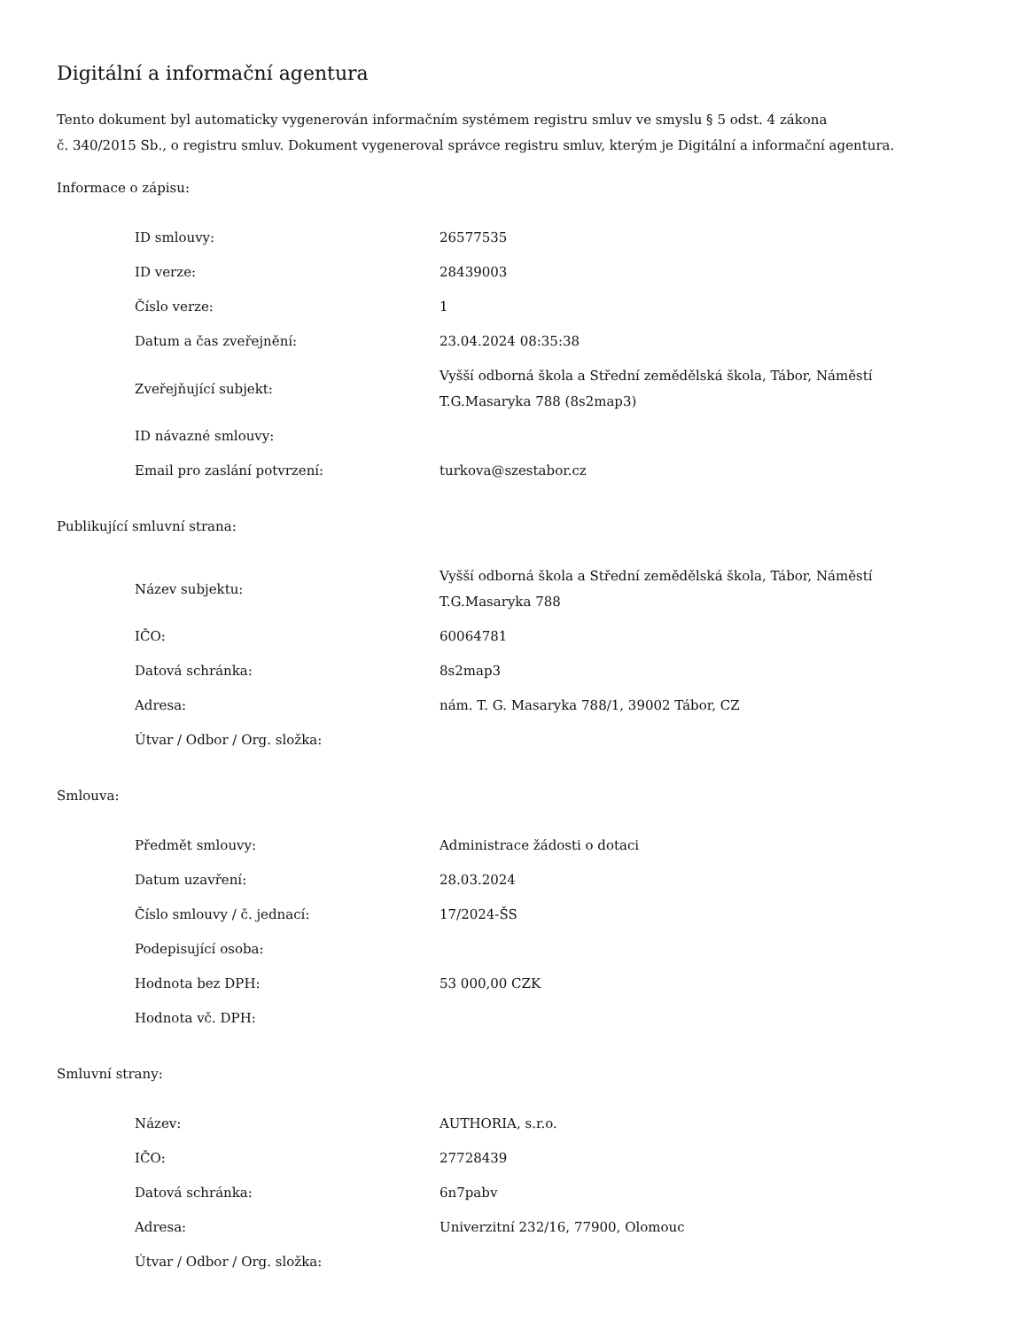Digitální a informační agentura
Tento dokument byl automaticky vygenerován informačním systémem registru smluv ve smyslu § 5 odst. 4 zákona
č. 340/2015 Sb., o registru smluv. Dokument vygeneroval správce registru smluv, kterým je Digitální a informační agentura.
Informace o zápisu:
| ID smlouvy: | 26577535 |
| ID verze: | 28439003 |
| Číslo verze: | 1 |
| Datum a čas zveřejnění: | 23.04.2024 08:35:38 |
| Zveřejňující subjekt: | Vyšší odborná škola a Střední zemědělská škola, Tábor, Náměstí T.G.Masaryka 788 (8s2map3) |
| ID návazné smlouvy: | |
| Email pro zaslání potvrzení: | turkova@szestabor.cz |
Publikující smluvní strana:
| Název subjektu: | Vyšší odborná škola a Střední zemědělská škola, Tábor, Náměstí T.G.Masaryka 788 |
| IČO: | 60064781 |
| Datová schránka: | 8s2map3 |
| Adresa: | nám. T. G. Masaryka 788/1, 39002 Tábor, CZ |
| Útvar / Odbor / Org. složka: | |
Smlouva:
| Předmět smlouvy: | Administrace žádosti o dotaci |
| Datum uzavření: | 28.03.2024 |
| Číslo smlouvy / č. jednací: | 17/2024-ŠS |
| Podepisující osoba: | |
| Hodnota bez DPH: | 53 000,00 CZK |
| Hodnota vč. DPH: | |
Smluvní strany:
| Název: | AUTHORIA, s.r.o. |
| IČO: | 27728439 |
| Datová schránka: | 6n7pabv |
| Adresa: | Univerzitní 232/16, 77900, Olomouc |
| Útvar / Odbor / Org. složka: | |